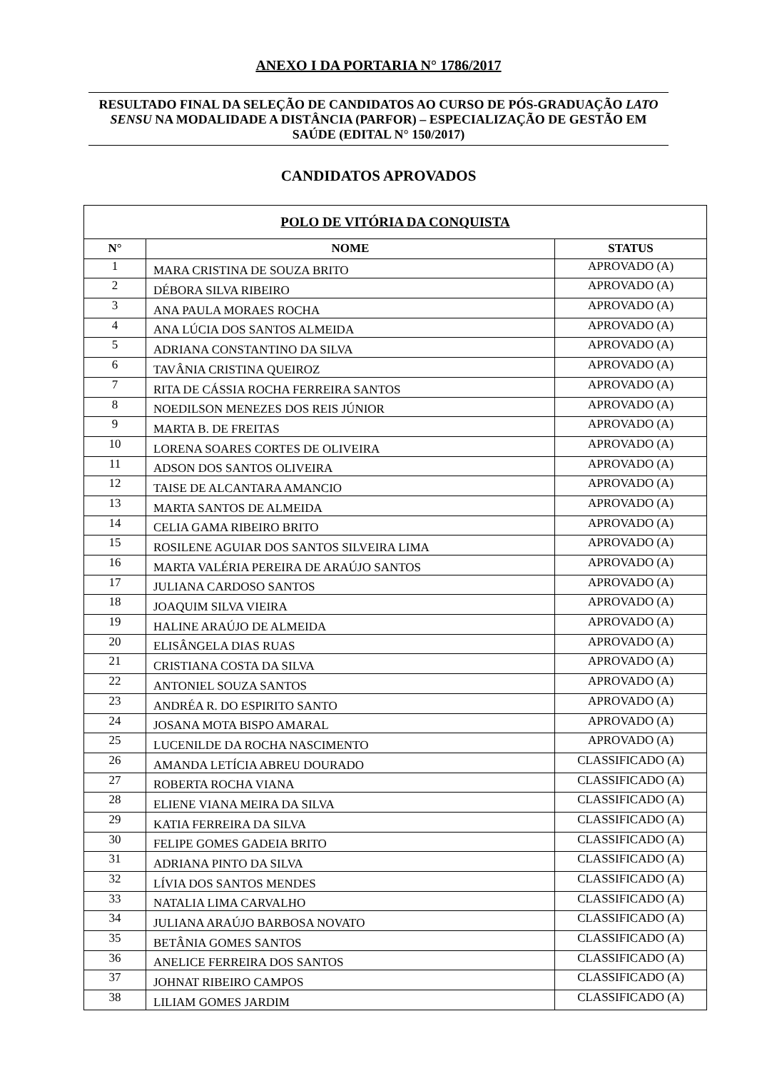ANEXO I DA PORTARIA N° 1786/2017
RESULTADO FINAL DA SELEÇÃO DE CANDIDATOS AO CURSO DE PÓS-GRADUAÇÃO LATO SENSU NA MODALIDADE A DISTÂNCIA (PARFOR) – ESPECIALIZAÇÃO DE GESTÃO EM SAÚDE (EDITAL N° 150/2017)
CANDIDATOS APROVADOS
| POLO DE VITÓRIA DA CONQUISTA | | |
| --- | --- | --- |
| N° | NOME | STATUS |
| 1 | MARA CRISTINA DE SOUZA BRITO | APROVADO (A) |
| 2 | DÉBORA SILVA RIBEIRO | APROVADO (A) |
| 3 | ANA PAULA MORAES ROCHA | APROVADO (A) |
| 4 | ANA LÚCIA DOS SANTOS ALMEIDA | APROVADO (A) |
| 5 | ADRIANA CONSTANTINO DA SILVA | APROVADO (A) |
| 6 | TAVÂNIA CRISTINA QUEIROZ | APROVADO (A) |
| 7 | RITA DE CÁSSIA ROCHA FERREIRA SANTOS | APROVADO (A) |
| 8 | NOEDILSON MENEZES DOS REIS JÚNIOR | APROVADO (A) |
| 9 | MARTA B. DE FREITAS | APROVADO (A) |
| 10 | LORENA SOARES CORTES DE OLIVEIRA | APROVADO (A) |
| 11 | ADSON DOS SANTOS OLIVEIRA | APROVADO (A) |
| 12 | TAISE DE ALCANTARA AMANCIO | APROVADO (A) |
| 13 | MARTA SANTOS DE ALMEIDA | APROVADO (A) |
| 14 | CELIA GAMA RIBEIRO BRITO | APROVADO (A) |
| 15 | ROSILENE AGUIAR DOS SANTOS SILVEIRA LIMA | APROVADO (A) |
| 16 | MARTA VALÉRIA PEREIRA DE ARAÚJO SANTOS | APROVADO (A) |
| 17 | JULIANA CARDOSO SANTOS | APROVADO (A) |
| 18 | JOAQUIM SILVA VIEIRA | APROVADO (A) |
| 19 | HALINE ARAÚJO DE ALMEIDA | APROVADO (A) |
| 20 | ELISÂNGELA DIAS RUAS | APROVADO (A) |
| 21 | CRISTIANA COSTA DA SILVA | APROVADO (A) |
| 22 | ANTONIEL SOUZA SANTOS | APROVADO (A) |
| 23 | ANDRÉA R. DO ESPIRITO SANTO | APROVADO (A) |
| 24 | JOSANA MOTA BISPO AMARAL | APROVADO (A) |
| 25 | LUCENILDE DA ROCHA NASCIMENTO | APROVADO (A) |
| 26 | AMANDA LETÍCIA ABREU DOURADO | CLASSIFICADO (A) |
| 27 | ROBERTA ROCHA VIANA | CLASSIFICADO (A) |
| 28 | ELIENE VIANA MEIRA DA SILVA | CLASSIFICADO (A) |
| 29 | KATIA FERREIRA DA SILVA | CLASSIFICADO (A) |
| 30 | FELIPE GOMES GADEIA BRITO | CLASSIFICADO (A) |
| 31 | ADRIANA PINTO DA SILVA | CLASSIFICADO (A) |
| 32 | LÍVIA DOS SANTOS MENDES | CLASSIFICADO (A) |
| 33 | NATALIA LIMA CARVALHO | CLASSIFICADO (A) |
| 34 | JULIANA ARAÚJO BARBOSA NOVATO | CLASSIFICADO (A) |
| 35 | BETÂNIA GOMES SANTOS | CLASSIFICADO (A) |
| 36 | ANELICE FERREIRA DOS SANTOS | CLASSIFICADO (A) |
| 37 | JOHNAT RIBEIRO CAMPOS | CLASSIFICADO (A) |
| 38 | LILIAM GOMES JARDIM | CLASSIFICADO (A) |